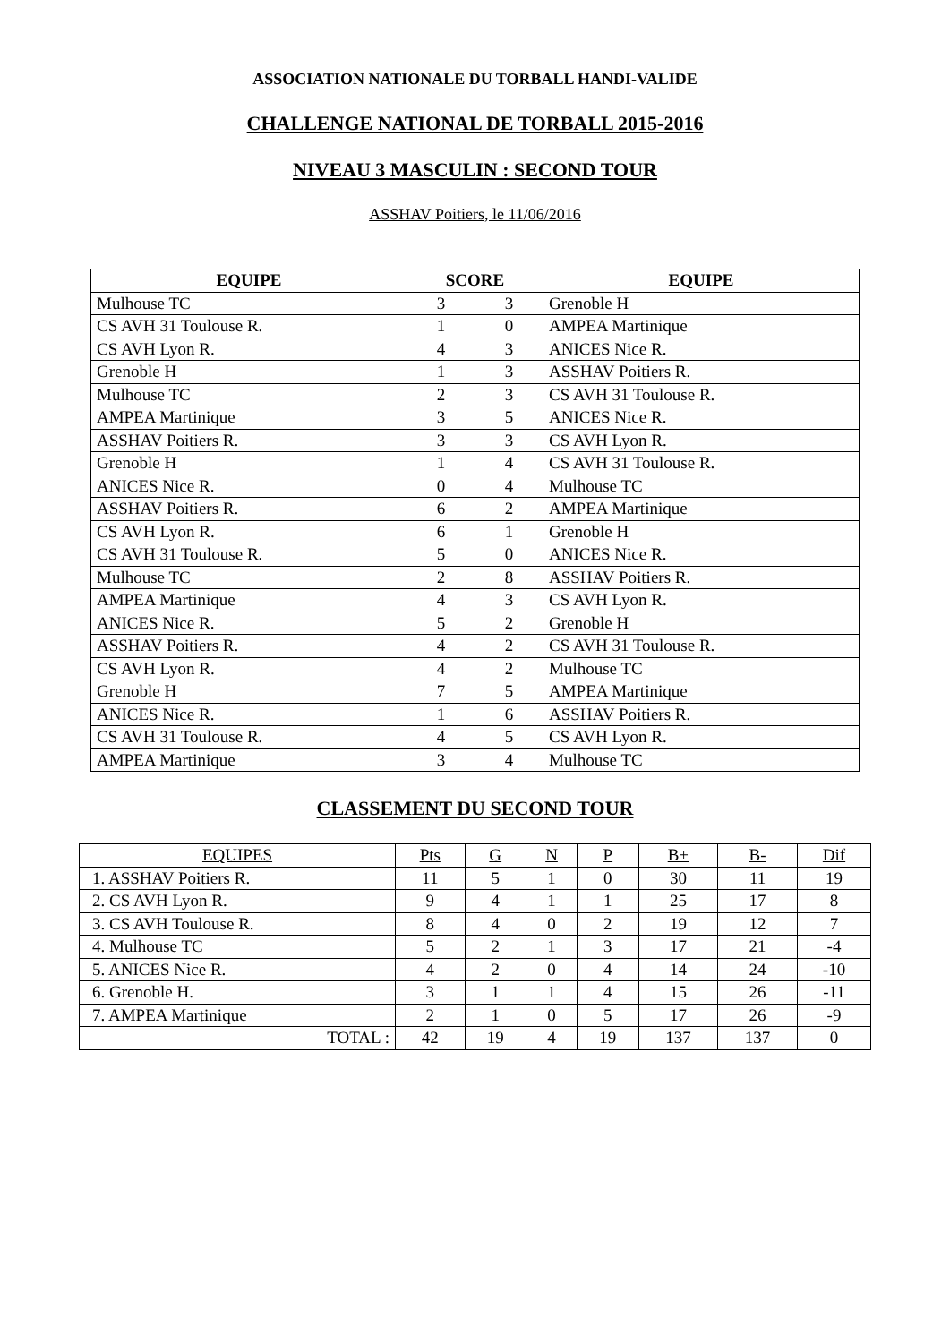ASSOCIATION NATIONALE DU TORBALL HANDI-VALIDE
CHALLENGE NATIONAL DE TORBALL 2015-2016
NIVEAU 3 MASCULIN : SECOND TOUR
ASSHAV Poitiers, le 11/06/2016
| EQUIPE | SCORE | | EQUIPE |
| --- | --- | --- | --- |
| Mulhouse TC | 3 | 3 | Grenoble H |
| CS AVH 31 Toulouse R. | 1 | 0 | AMPEA Martinique |
| CS AVH Lyon R. | 4 | 3 | ANICES Nice R. |
| Grenoble H | 1 | 3 | ASSHAV Poitiers R. |
| Mulhouse TC | 2 | 3 | CS AVH 31 Toulouse R. |
| AMPEA Martinique | 3 | 5 | ANICES Nice R. |
| ASSHAV Poitiers R. | 3 | 3 | CS AVH Lyon R. |
| Grenoble H | 1 | 4 | CS AVH 31 Toulouse R. |
| ANICES Nice R. | 0 | 4 | Mulhouse TC |
| ASSHAV Poitiers R. | 6 | 2 | AMPEA Martinique |
| CS AVH Lyon R. | 6 | 1 | Grenoble H |
| CS AVH 31 Toulouse R. | 5 | 0 | ANICES Nice R. |
| Mulhouse TC | 2 | 8 | ASSHAV Poitiers R. |
| AMPEA Martinique | 4 | 3 | CS AVH Lyon R. |
| ANICES Nice R. | 5 | 2 | Grenoble H |
| ASSHAV Poitiers R. | 4 | 2 | CS AVH 31 Toulouse R. |
| CS AVH Lyon R. | 4 | 2 | Mulhouse TC |
| Grenoble H | 7 | 5 | AMPEA Martinique |
| ANICES Nice R. | 1 | 6 | ASSHAV Poitiers R. |
| CS AVH 31 Toulouse R. | 4 | 5 | CS AVH Lyon R. |
| AMPEA Martinique | 3 | 4 | Mulhouse TC |
CLASSEMENT DU SECOND TOUR
| EQUIPES | Pts | G | N | P | B+ | B- | Dif |
| --- | --- | --- | --- | --- | --- | --- | --- |
| 1. ASSHAV Poitiers R. | 11 | 5 | 1 | 0 | 30 | 11 | 19 |
| 2. CS AVH Lyon R. | 9 | 4 | 1 | 1 | 25 | 17 | 8 |
| 3. CS AVH Toulouse R. | 8 | 4 | 0 | 2 | 19 | 12 | 7 |
| 4. Mulhouse TC | 5 | 2 | 1 | 3 | 17 | 21 | -4 |
| 5. ANICES Nice R. | 4 | 2 | 0 | 4 | 14 | 24 | -10 |
| 6. Grenoble H. | 3 | 1 | 1 | 4 | 15 | 26 | -11 |
| 7. AMPEA Martinique | 2 | 1 | 0 | 5 | 17 | 26 | -9 |
| TOTAL : | 42 | 19 | 4 | 19 | 137 | 137 | 0 |